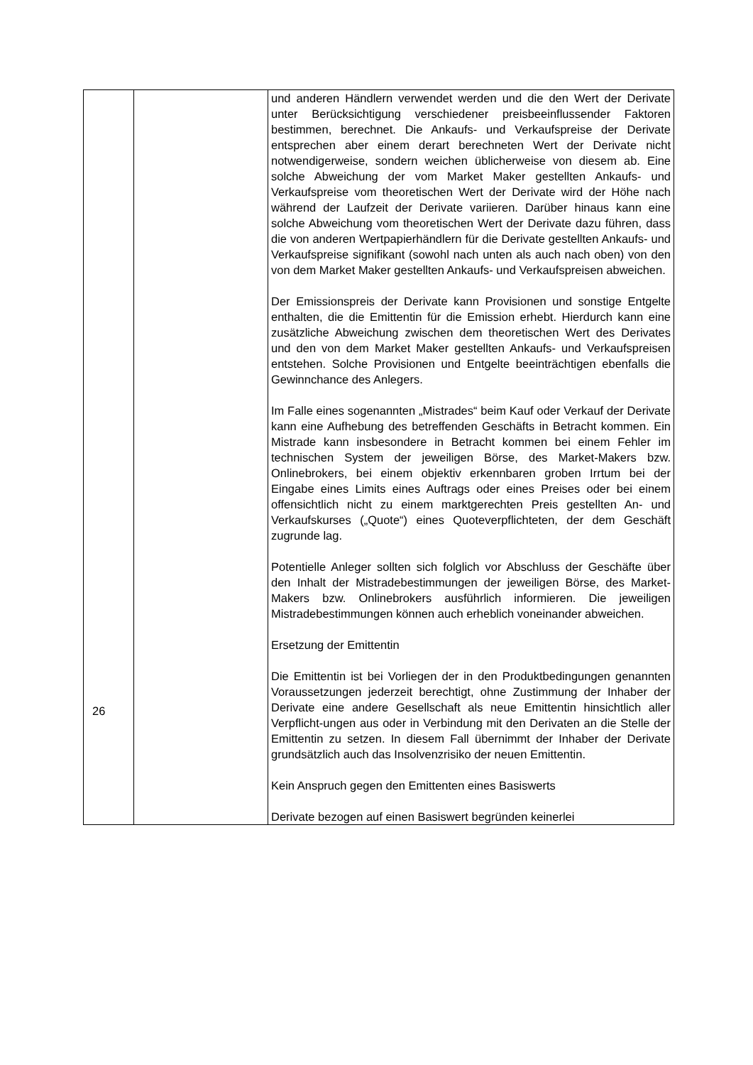| | | und anderen Händlern verwendet werden und die den Wert der Derivate unter Berücksichtigung verschiedener preisbeeinflussender Faktoren bestimmen, berechnet. Die Ankaufs- und Verkaufspreise der Derivate entsprechen aber einem derart berechneten Wert der Derivate nicht notwendigerweise, sondern weichen üblicherweise von diesem ab. Eine solche Abweichung der vom Market Maker gestellten Ankaufs- und Verkaufspreise vom theoretischen Wert der Derivate wird der Höhe nach während der Laufzeit der Derivate variieren. Darüber hinaus kann eine solche Abweichung vom theoretischen Wert der Derivate dazu führen, dass die von anderen Wertpapierhändlern für die Derivate gestellten Ankaufs- und Verkaufspreise signifikant (sowohl nach unten als auch nach oben) von den von dem Market Maker gestellten Ankaufs- und Verkaufspreisen abweichen. Der Emissionspreis der Derivate kann Provisionen und sonstige Entgelte enthalten, die die Emittentin für die Emission erhebt. Hierdurch kann eine zusätzliche Abweichung zwischen dem theoretischen Wert des Derivates und den von dem Market Maker gestellten Ankaufs- und Verkaufspreisen entstehen. Solche Provisionen und Entgelte beeinträchtigen ebenfalls die Gewinnchance des Anlegers. Im Falle eines sogenannten „Mistrades“ beim Kauf oder Verkauf der Derivate kann eine Aufhebung des betreffenden Geschäfts in Betracht kommen. Ein Mistrade kann insbesondere in Betracht kommen bei einem Fehler im technischen System der jeweiligen Börse, des Market-Makers bzw. Onlinebrokers, bei einem objektiv erkennbaren groben Irrtum bei der Eingabe eines Limits eines Auftrags oder eines Preises oder bei einem offensichtlich nicht zu einem marktgerechten Preis gestellten An- und Verkaufskurses („Quote“) eines Quoteverpflichteten, der dem Geschäft zugrunde lag. Potentielle Anleger sollten sich folglich vor Abschluss der Geschäfte über den Inhalt der Mistradebestimmungen der jeweiligen Börse, des Market-Makers bzw. Onlinebrokers ausführlich informieren. Die jeweiligen Mistradebestimmungen können auch erheblich voneinander abweichen. Ersetzung der Emittentin Die Emittentin ist bei Vorliegen der in den Produktbedingungen genannten Voraussetzungen jederzeit berechtigt, ohne Zustimmung der Inhaber der Derivate eine andere Gesellschaft als neue Emittentin hinsichtlich aller Verpflicht-ungen aus oder in Verbindung mit den Derivaten an die Stelle der Emittentin zu setzen. In diesem Fall übernimmt der Inhaber der Derivate grundsätzlich auch das Insolvenzrisiko der neuen Emittentin. Kein Anspruch gegen den Emittenten eines Basiswerts Derivate bezogen auf einen Basiswert begründen keinerlei |
26